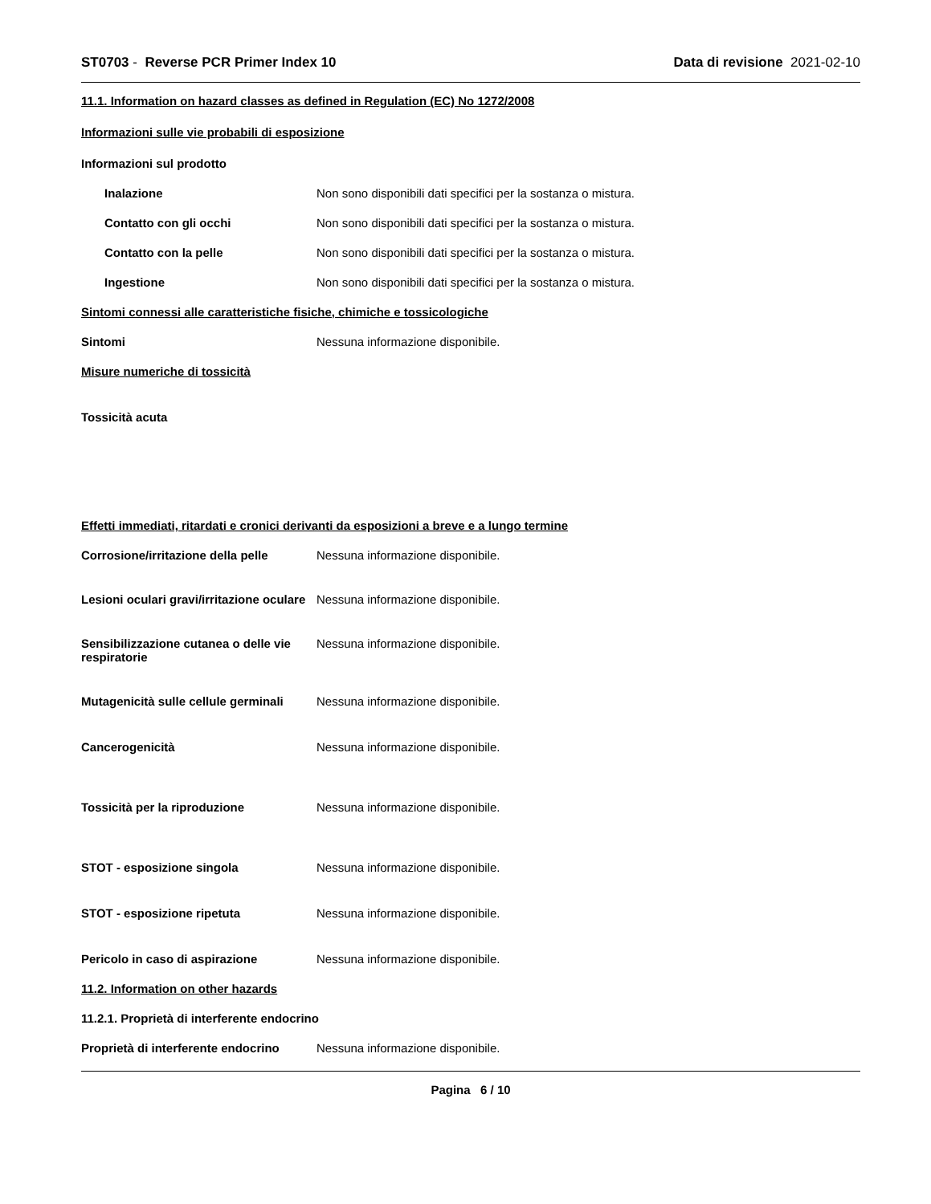ST0703 - Reverse PCR Primer Index 10
Data di revisione 2021-02-10
11.1. Information on hazard classes as defined in Regulation (EC) No 1272/2008
Informazioni sulle vie probabili di esposizione
Informazioni sul prodotto
Inalazione Non sono disponibili dati specifici per la sostanza o mistura.
Contatto con gli occhi Non sono disponibili dati specifici per la sostanza o mistura.
Contatto con la pelle Non sono disponibili dati specifici per la sostanza o mistura.
Ingestione Non sono disponibili dati specifici per la sostanza o mistura.
Sintomi connessi alle caratteristiche fisiche, chimiche e tossicologiche
Sintomi Nessuna informazione disponibile.
Misure numeriche di tossicità
Tossicità acuta
Effetti immediati, ritardati e cronici derivanti da esposizioni a breve e a lungo termine
Corrosione/irritazione della pelle
Nessuna informazione disponibile.
Lesioni oculari gravi/irritazione oculare
Nessuna informazione disponibile.
Sensibilizzazione cutanea o delle vie respiratorie
Nessuna informazione disponibile.
Mutagenicità sulle cellule germinali
Nessuna informazione disponibile.
Cancerogenicità Nessuna informazione disponibile.
Tossicità per la riproduzione Nessuna informazione disponibile.
STOT - esposizione singola Nessuna informazione disponibile.
STOT - esposizione ripetuta Nessuna informazione disponibile.
Pericolo in caso di aspirazione Nessuna informazione disponibile.
11.2. Information on other hazards
11.2.1. Proprietà di interferente endocrino
Proprietà di interferente endocrino
Nessuna informazione disponibile.
Pagina 6 / 10